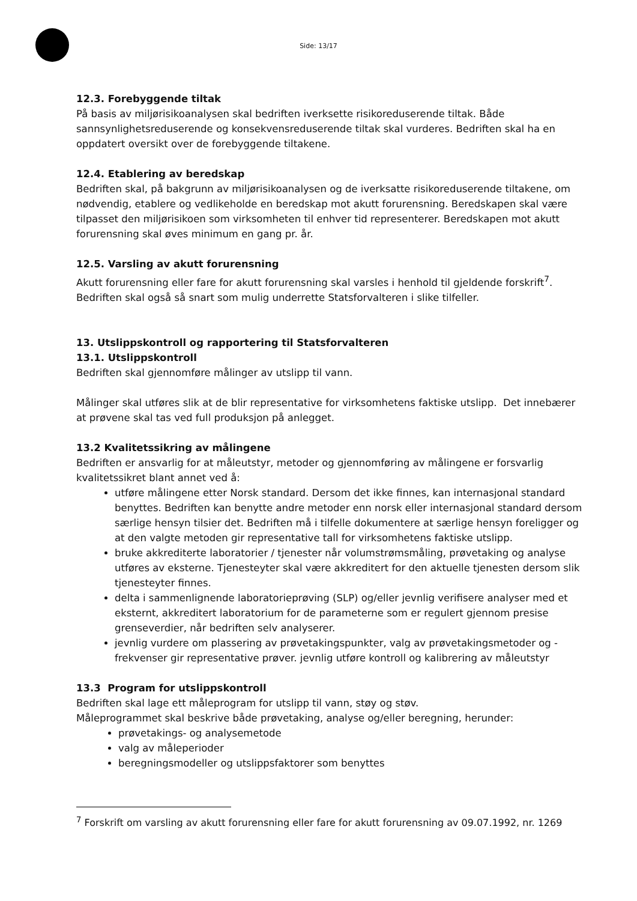Side: 13/17
12.3. Forebyggende tiltak
På basis av miljørisikoanalysen skal bedriften iverksette risikoreduserende tiltak. Både sannsynlighetsreduserende og konsekvensreduserende tiltak skal vurderes. Bedriften skal ha en oppdatert oversikt over de forebyggende tiltakene.
12.4. Etablering av beredskap
Bedriften skal, på bakgrunn av miljørisikoanalysen og de iverksatte risikoreduserende tiltakene, om nødvendig, etablere og vedlikeholde en beredskap mot akutt forurensning. Beredskapen skal være tilpasset den miljørisikoen som virksomheten til enhver tid representerer. Beredskapen mot akutt forurensning skal øves minimum en gang pr. år.
12.5. Varsling av akutt forurensning
Akutt forurensning eller fare for akutt forurensning skal varsles i henhold til gjeldende forskrift<sup>7</sup>. Bedriften skal også så snart som mulig underrette Statsforvalteren i slike tilfeller.
13. Utslippskontroll og rapportering til Statsforvalteren
13.1. Utslippskontroll
Bedriften skal gjennomføre målinger av utslipp til vann.
Målinger skal utføres slik at de blir representative for virksomhetens faktiske utslipp. Det innebærer at prøvene skal tas ved full produksjon på anlegget.
13.2 Kvalitetssikring av målingene
Bedriften er ansvarlig for at måleutstyr, metoder og gjennomføring av målingene er forsvarlig kvalitetssikret blant annet ved å:
utføre målingene etter Norsk standard. Dersom det ikke finnes, kan internasjonal standard benyttes. Bedriften kan benytte andre metoder enn norsk eller internasjonal standard dersom særlige hensyn tilsier det. Bedriften må i tilfelle dokumentere at særlige hensyn foreligger og at den valgte metoden gir representative tall for virksomhetens faktiske utslipp.
bruke akkrediterte laboratorier / tjenester når volumstrømsmåling, prøvetaking og analyse utføres av eksterne. Tjenesteyter skal være akkreditert for den aktuelle tjenesten dersom slik tjenesteyter finnes.
delta i sammenlignende laboratorieprøving (SLP) og/eller jevnlig verifisere analyser med et eksternt, akkreditert laboratorium for de parameterne som er regulert gjennom presise grenseverdier, når bedriften selv analyserer.
jevnlig vurdere om plassering av prøvetakingspunkter, valg av prøvetakingsmetoder og -frekvenser gir representative prøver. jevnlig utføre kontroll og kalibrering av måleutstyr
13.3 Program for utslippskontroll
Bedriften skal lage ett måleprogram for utslipp til vann, støy og støv.
Måleprogrammet skal beskrive både prøvetaking, analyse og/eller beregning, herunder:
prøvetakings- og analysemetode
valg av måleperioder
beregningsmodeller og utslippsfaktorer som benyttes
<sup>7</sup> Forskrift om varsling av akutt forurensning eller fare for akutt forurensning av 09.07.1992, nr. 1269